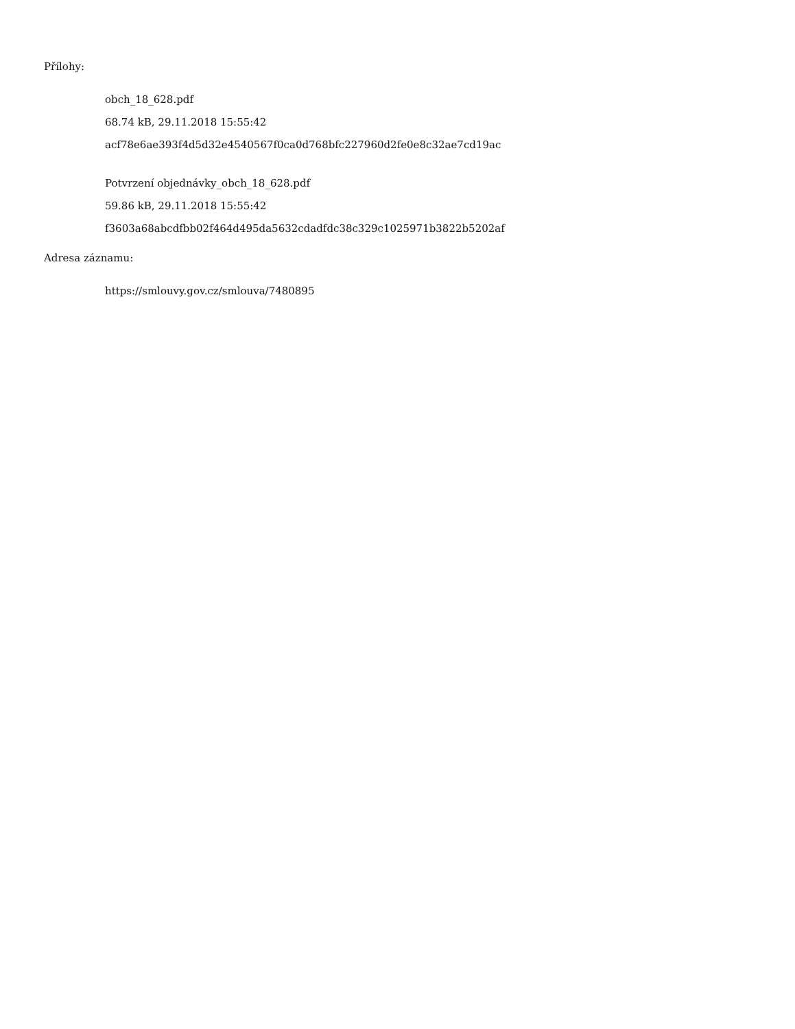Přílohy:
obch_18_628.pdf
68.74 kB, 29.11.2018 15:55:42
acf78e6ae393f4d5d32e4540567f0ca0d768bfc227960d2fe0e8c32ae7cd19ac
Potvrzení objednávky_obch_18_628.pdf
59.86 kB, 29.11.2018 15:55:42
f3603a68abcdfbb02f464d495da5632cdadfdc38c329c1025971b3822b5202af
Adresa záznamu:
https://smlouvy.gov.cz/smlouva/7480895